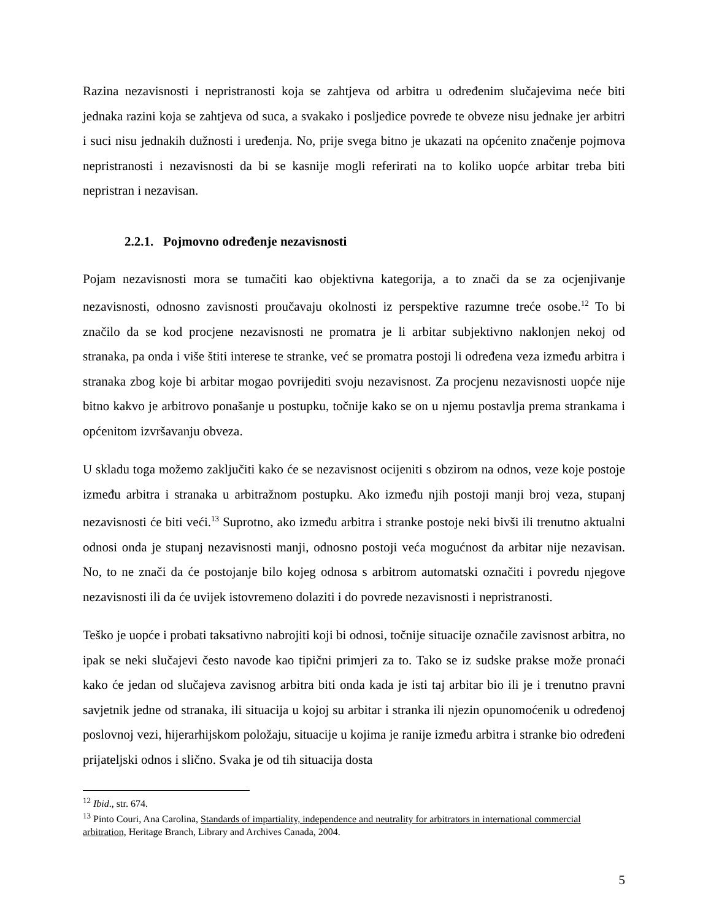Razina nezavisnosti i nepristranosti koja se zahtjeva od arbitra u određenim slučajevima neće biti jednaka razini koja se zahtjeva od suca, a svakako i posljedice povrede te obveze nisu jednake jer arbitri i suci nisu jednakih dužnosti i uređenja. No, prije svega bitno je ukazati na općenito značenje pojmova nepristranosti i nezavisnosti da bi se kasnije mogli referirati na to koliko uopće arbitar treba biti nepristran i nezavisan.
2.2.1. Pojmovno određenje nezavisnosti
Pojam nezavisnosti mora se tumačiti kao objektivna kategorija, a to znači da se za ocjenjivanje nezavisnosti, odnosno zavisnosti proučavaju okolnosti iz perspektive razumne treće osobe.<sup>12</sup> To bi značilo da se kod procjene nezavisnosti ne promatra je li arbitar subjektivno naklonjen nekoj od stranaka, pa onda i više štiti interese te stranke, već se promatra postoji li određena veza između arbitra i stranaka zbog koje bi arbitar mogao povrijediti svoju nezavisnost. Za procjenu nezavisnosti uopće nije bitno kakvo je arbitrovo ponašanje u postupku, točnije kako se on u njemu postavlja prema strankama i općenitom izvršavanju obveza.
U skladu toga možemo zaključiti kako će se nezavisnost ocijeniti s obzirom na odnos, veze koje postoje između arbitra i stranaka u arbitražnom postupku. Ako između njih postoji manji broj veza, stupanj nezavisnosti će biti veći.<sup>13</sup> Suprotno, ako između arbitra i stranke postoje neki bivši ili trenutno aktualni odnosi onda je stupanj nezavisnosti manji, odnosno postoji veća mogućnost da arbitar nije nezavisan. No, to ne znači da će postojanje bilo kojeg odnosa s arbitrom automatski označiti i povredu njegove nezavisnosti ili da će uvijek istovremeno dolaziti i do povrede nezavisnosti i nepristranosti.
Teško je uopće i probati taksativno nabrojiti koji bi odnosi, točnije situacije označile zavisnost arbitra, no ipak se neki slučajevi često navode kao tipični primjeri za to. Tako se iz sudske prakse može pronaći kako će jedan od slučajeva zavisnog arbitra biti onda kada je isti taj arbitar bio ili je i trenutno pravni savjetnik jedne od stranaka, ili situacija u kojoj su arbitar i stranka ili njezin opunomoćenik u određenoj poslovnoj vezi, hijerarhijskom položaju, situacije u kojima je ranije između arbitra i stranke bio određeni prijateljski odnos i slično. Svaka je od tih situacija dosta
<sup>12</sup> Ibid., str. 674.
<sup>13</sup> Pinto Couri, Ana Carolina, Standards of impartiality, independence and neutrality for arbitrators in international commercial arbitration, Heritage Branch, Library and Archives Canada, 2004.
5